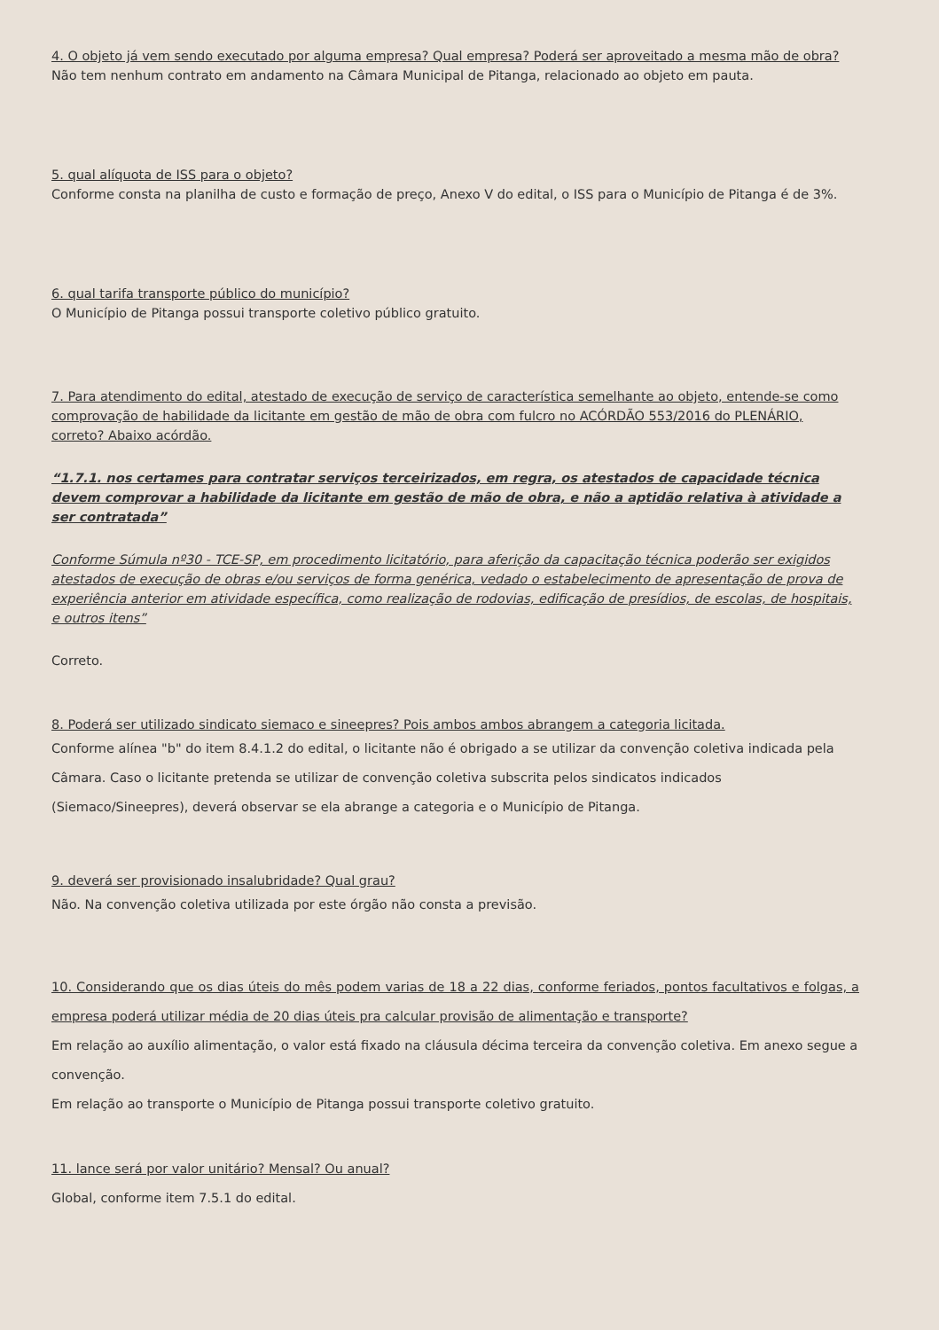4. O objeto já vem sendo executado por alguma empresa? Qual empresa? Poderá ser aproveitado a mesma mão de obra?
Não tem nenhum contrato em andamento na Câmara Municipal de Pitanga, relacionado ao objeto em pauta.
5. qual alíquota de ISS para o objeto?
Conforme consta na planilha de custo e formação de preço, Anexo V do edital, o ISS para o Município de Pitanga é de 3%.
6. qual tarifa transporte público do município?
O Município de Pitanga possui transporte coletivo público gratuito.
7. Para atendimento do edital, atestado de execução de serviço de característica semelhante ao objeto, entende-se como comprovação de habilidade da licitante em gestão de mão de obra com fulcro no ACÓRDÃO 553/2016 do PLENÁRIO, correto? Abaixo acórdão.
“1.7.1. nos certames para contratar serviços terceirizados, em regra, os atestados de capacidade técnica devem comprovar a habilidade da licitante em gestão de mão de obra, e não a aptidão relativa à atividade a ser contratada”
Conforme Súmula nº30 - TCE-SP, em procedimento licitatório, para aferição da capacitação técnica poderão ser exigidos atestados de execução de obras e/ou serviços de forma genérica, vedado o estabelecimento de apresentação de prova de experiência anterior em atividade específica, como realização de rodovias, edificação de presídios, de escolas, de hospitais, e outros itens”
Correto.
8. Poderá ser utilizado sindicato siemaco e sineepres? Pois ambos ambos abrangem a categoria licitada.
Conforme alínea "b" do item 8.4.1.2 do edital, o licitante não é obrigado a se utilizar da convenção coletiva indicada pela Câmara. Caso o licitante pretenda se utilizar de convenção coletiva subscrita pelos sindicatos indicados (Siemaco/Sineepres), deverá observar se ela abrange a categoria e o Município de Pitanga.
9. deverá ser provisionado insalubridade? Qual grau?
Não. Na convenção coletiva utilizada por este órgão não consta a previsão.
10. Considerando que os dias úteis do mês podem varias de 18 a 22 dias, conforme feriados, pontos facultativos e folgas, a empresa poderá utilizar média de 20 dias úteis pra calcular provisão de alimentação e transporte?
Em relação ao auxílio alimentação, o valor está fixado na cláusula décima terceira da convenção coletiva. Em anexo segue a convenção.
Em relação ao transporte o Município de Pitanga possui transporte coletivo gratuito.
11. lance será por valor unitário? Mensal? Ou anual?
Global, conforme item 7.5.1 do edital.